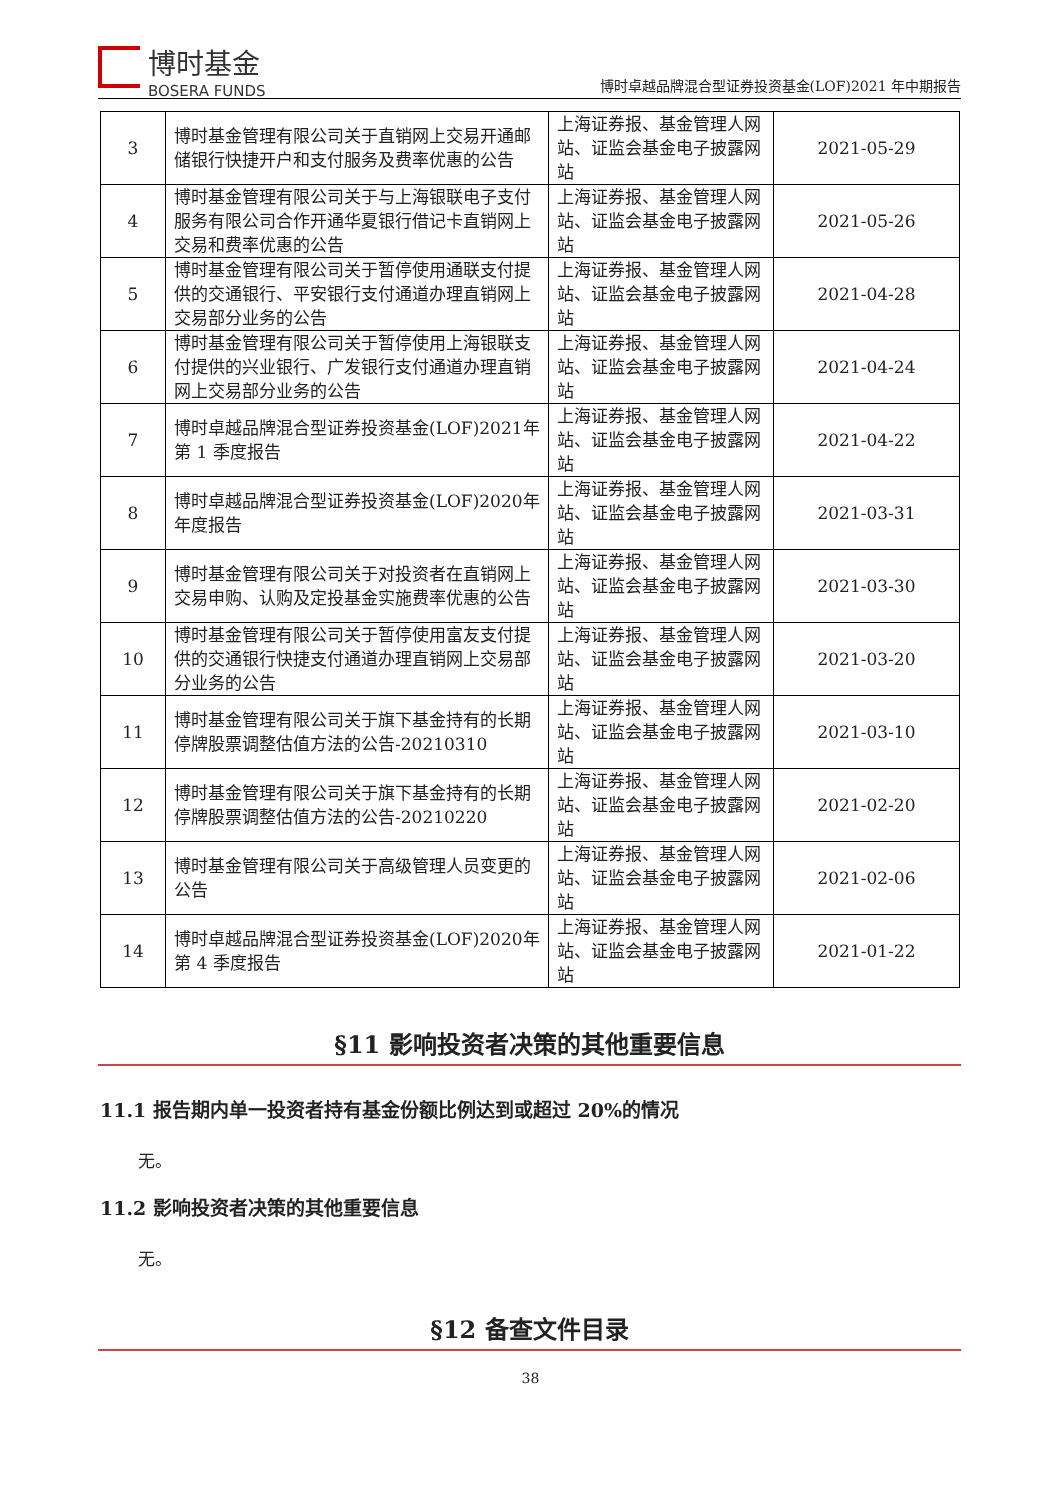博时基金
BOSERA FUNDS
博时卓越品牌混合型证券投资基金(LOF)2021 年中期报告
| 3 | 博时基金管理有限公司关于直销网上交易开通邮储银行快捷开户和支付服务及费率优惠的公告 | 上海证券报、基金管理人网站、证监会基金电子披露网站 | 2021-05-29 |
| 4 | 博时基金管理有限公司关于与上海银联电子支付服务有限公司合作开通华夏银行借记卡直销网上交易和费率优惠的公告 | 上海证券报、基金管理人网站、证监会基金电子披露网站 | 2021-05-26 |
| 5 | 博时基金管理有限公司关于暂停使用通联支付提供的交通银行、平安银行支付通道办理直销网上交易部分业务的公告 | 上海证券报、基金管理人网站、证监会基金电子披露网站 | 2021-04-28 |
| 6 | 博时基金管理有限公司关于暂停使用上海银联支付提供的兴业银行、广发银行支付通道办理直销网上交易部分业务的公告 | 上海证券报、基金管理人网站、证监会基金电子披露网站 | 2021-04-24 |
| 7 | 博时卓越品牌混合型证券投资基金(LOF)2021年第 1 季度报告 | 上海证券报、基金管理人网站、证监会基金电子披露网站 | 2021-04-22 |
| 8 | 博时卓越品牌混合型证券投资基金(LOF)2020年年度报告 | 上海证券报、基金管理人网站、证监会基金电子披露网站 | 2021-03-31 |
| 9 | 博时基金管理有限公司关于对投资者在直销网上交易申购、认购及定投基金实施费率优惠的公告 | 上海证券报、基金管理人网站、证监会基金电子披露网站 | 2021-03-30 |
| 10 | 博时基金管理有限公司关于暂停使用富友支付提供的交通银行快捷支付通道办理直销网上交易部分业务的公告 | 上海证券报、基金管理人网站、证监会基金电子披露网站 | 2021-03-20 |
| 11 | 博时基金管理有限公司关于旗下基金持有的长期停牌股票调整估值方法的公告-20210310 | 上海证券报、基金管理人网站、证监会基金电子披露网站 | 2021-03-10 |
| 12 | 博时基金管理有限公司关于旗下基金持有的长期停牌股票调整估值方法的公告-20210220 | 上海证券报、基金管理人网站、证监会基金电子披露网站 | 2021-02-20 |
| 13 | 博时基金管理有限公司关于高级管理人员变更的公告 | 上海证券报、基金管理人网站、证监会基金电子披露网站 | 2021-02-06 |
| 14 | 博时卓越品牌混合型证券投资基金(LOF)2020年第 4 季度报告 | 上海证券报、基金管理人网站、证监会基金电子披露网站 | 2021-01-22 |
§11 影响投资者决策的其他重要信息
11.1 报告期内单一投资者持有基金份额比例达到或超过 20%的情况
无。
11.2 影响投资者决策的其他重要信息
无。
§12 备查文件目录
38